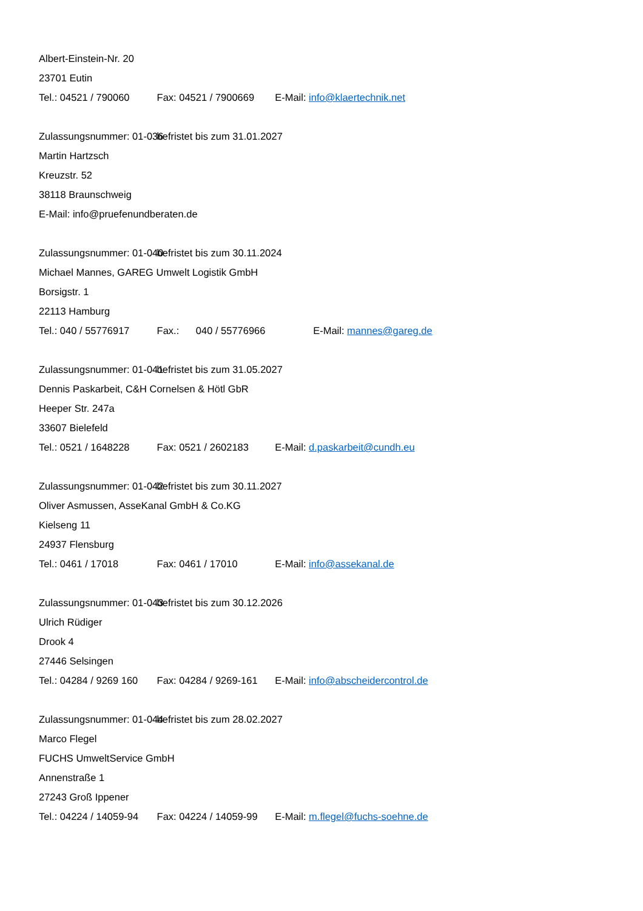Albert-Einstein-Nr. 20
23701 Eutin
Tel.: 04521 / 790060 Fax: 04521 / 7900669 E-Mail: info@klaertechnik.net
Zulassungsnummer: 01-036 befristet bis zum 31.01.2027
Martin Hartzsch
Kreuzstr. 52
38118 Braunschweig
E-Mail: info@pruefenundberaten.de
Zulassungsnummer: 01-040 befristet bis zum 30.11.2024
Michael Mannes, GAREG Umwelt Logistik GmbH
Borsigstr. 1
22113 Hamburg
Tel.: 040 / 55776917 Fax.: 040 / 55776966 E-Mail: mannes@gareg.de
Zulassungsnummer: 01-041 befristet bis zum 31.05.2027
Dennis Paskarbeit, C&H Cornelsen & Hötl GbR
Heeper Str. 247a
33607 Bielefeld
Tel.: 0521 / 1648228 Fax: 0521 / 2602183 E-Mail: d.paskarbeit@cundh.eu
Zulassungsnummer: 01-042 befristet bis zum 30.11.2027
Oliver Asmussen, AsseKanal GmbH & Co.KG
Kielseng 11
24937 Flensburg
Tel.: 0461 / 17018 Fax: 0461 / 17010 E-Mail: info@assekanal.de
Zulassungsnummer: 01-043 befristet bis zum 30.12.2026
Ulrich Rüdiger
Drook 4
27446 Selsingen
Tel.: 04284 / 9269 160 Fax: 04284 / 9269-161 E-Mail: info@abscheidercontrol.de
Zulassungsnummer: 01-044 befristet bis zum 28.02.2027
Marco Flegel
FUCHS UmweltService GmbH
Annenstraße 1
27243 Groß Ippener
Tel.: 04224 / 14059-94 Fax: 04224 / 14059-99 E-Mail: m.flegel@fuchs-soehne.de